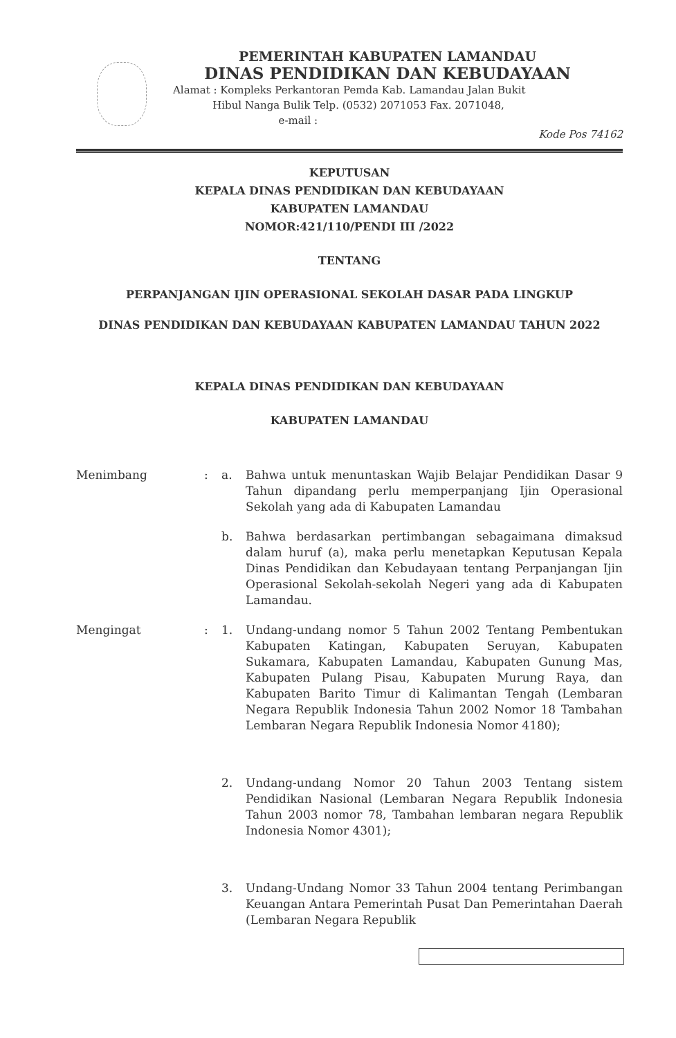PEMERINTAH KABUPATEN LAMANDAU
DINAS PENDIDIKAN DAN KEBUDAYAAN
Alamat : Kompleks Perkantoran Pemda Kab. Lamandau Jalan Bukit
Hibul Nanga Bulik Telp. (0532) 2071053 Fax. 2071048,
e-mail :
Kode Pos 74162
KEPUTUSAN
KEPALA DINAS PENDIDIKAN DAN KEBUDAYAAN
KABUPATEN LAMANDAU
NOMOR:421/110/PENDI III /2022
TENTANG
PERPANJANGAN IJIN OPERASIONAL SEKOLAH DASAR PADA LINGKUP
DINAS PENDIDIKAN DAN KEBUDAYAAN KABUPATEN LAMANDAU TAHUN 2022
KEPALA DINAS PENDIDIKAN DAN KEBUDAYAAN
KABUPATEN LAMANDAU
Menimbang : a. Bahwa untuk menuntaskan Wajib Belajar Pendidikan Dasar 9 Tahun dipandang perlu memperpanjang Ijin Operasional Sekolah yang ada di Kabupaten Lamandau
b. Bahwa berdasarkan pertimbangan sebagaimana dimaksud dalam huruf (a), maka perlu menetapkan Keputusan Kepala Dinas Pendidikan dan Kebudayaan tentang Perpanjangan Ijin Operasional Sekolah-sekolah Negeri yang ada di Kabupaten Lamandau.
Mengingat : 1. Undang-undang nomor 5 Tahun 2002 Tentang Pembentukan Kabupaten Katingan, Kabupaten Seruyan, Kabupaten Sukamara, Kabupaten Lamandau, Kabupaten Gunung Mas, Kabupaten Pulang Pisau, Kabupaten Murung Raya, dan Kabupaten Barito Timur di Kalimantan Tengah (Lembaran Negara Republik Indonesia Tahun 2002 Nomor 18 Tambahan Lembaran Negara Republik Indonesia Nomor 4180);
2. Undang-undang Nomor 20 Tahun 2003 Tentang sistem Pendidikan Nasional (Lembaran Negara Republik Indonesia Tahun 2003 nomor 78, Tambahan lembaran negara Republik Indonesia Nomor 4301);
3. Undang-Undang Nomor 33 Tahun 2004 tentang Perimbangan Keuangan Antara Pemerintah Pusat Dan Pemerintahan Daerah (Lembaran Negara Republik